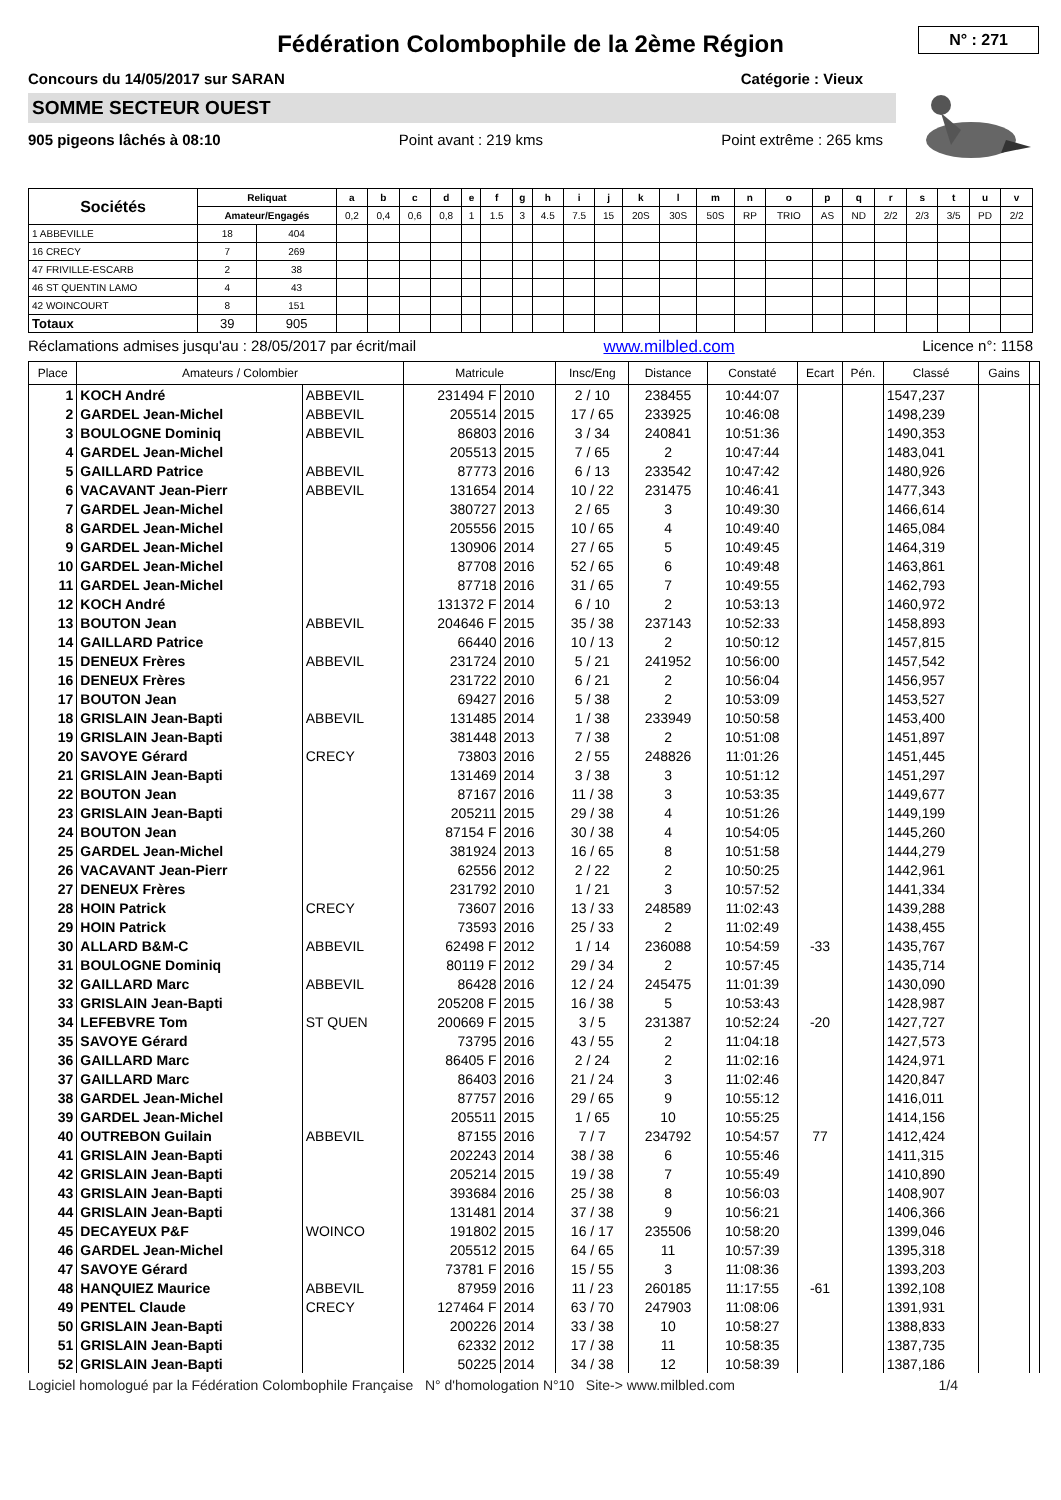Fédération Colombophile de la 2ème Région
N° : 271
Concours du 14/05/2017 sur SARAN Catégorie : Vieux
SOMME SECTEUR OUEST
905 pigeons lâchés à 08:10 Point avant : 219 kms Point extrême : 265 kms
| Sociétés | Reliquat | | a | b | c | d | e | f | g | h | i | j | k | l | m | n | o | p | q | r | s | t | u | v |
| --- | --- | --- | --- | --- | --- | --- | --- | --- | --- | --- | --- | --- | --- | --- | --- | --- | --- | --- | --- | --- | --- | --- | --- | --- |
| | Amateur/Engagés | | 0,2 | 0,4 | 0,6 | 0,8 | 1 | 1.5 | 3 | 4.5 | 7.5 | 15 | 20S | 30S | 50S | RP | TRIO | AS | ND | 2/2 | 2/3 | 3/5 | PD | 2/2 |
| 1 ABBEVILLE | 18 | 404 | | | | | | | | | | | | | | | | | | | | | | |
| 16 CRECY | 7 | 269 | | | | | | | | | | | | | | | | | | | | | | |
| 47 FRIVILLE-ESCARB | 2 | 38 | | | | | | | | | | | | | | | | | | | | | | |
| 46 ST QUENTIN LAMO | 4 | 43 | | | | | | | | | | | | | | | | | | | | | | |
| 42 WOINCOURT | 8 | 151 | | | | | | | | | | | | | | | | | | | | | | |
| Totaux | 39 | 905 | | | | | | | | | | | | | | | | | | | | | | |
Réclamations admises jusqu'au : 28/05/2017 par écrit/mail www.milbled.com Licence n°: 1158
| Place | Amateurs / Colombier | | Matricule | | Insc/Eng | Distance | Constaté | Ecart | Pén. | Classé | Gains | |
| --- | --- | --- | --- | --- | --- | --- | --- | --- | --- | --- | --- | --- |
| 1 | KOCH André | ABBEVIL | 231494 F | 2010 | 2 / 10 | 238455 | 10:44:07 | | | 1547,237 | | |
| 2 | GARDEL Jean-Michel | ABBEVIL | 205514 | 2015 | 17 / 65 | 233925 | 10:46:08 | | | 1498,239 | | |
| 3 | BOULOGNE Dominiq | ABBEVIL | 86803 | 2016 | 3 / 34 | 240841 | 10:51:36 | | | 1490,353 | | |
| 4 | GARDEL Jean-Michel | | 205513 | 2015 | 7 / 65 | 2 | 10:47:44 | | | 1483,041 | | |
| 5 | GAILLARD Patrice | ABBEVIL | 87773 | 2016 | 6 / 13 | 233542 | 10:47:42 | | | 1480,926 | | |
| 6 | VACAVANT Jean-Pierr | ABBEVIL | 131654 | 2014 | 10 / 22 | 231475 | 10:46:41 | | | 1477,343 | | |
| 7 | GARDEL Jean-Michel | | 380727 | 2013 | 2 / 65 | 3 | 10:49:30 | | | 1466,614 | | |
| 8 | GARDEL Jean-Michel | | 205556 | 2015 | 10 / 65 | 4 | 10:49:40 | | | 1465,084 | | |
| 9 | GARDEL Jean-Michel | | 130906 | 2014 | 27 / 65 | 5 | 10:49:45 | | | 1464,319 | | |
| 10 | GARDEL Jean-Michel | | 87708 | 2016 | 52 / 65 | 6 | 10:49:48 | | | 1463,861 | | |
| 11 | GARDEL Jean-Michel | | 87718 | 2016 | 31 / 65 | 7 | 10:49:55 | | | 1462,793 | | |
| 12 | KOCH André | | 131372 F | 2014 | 6 / 10 | 2 | 10:53:13 | | | 1460,972 | | |
| 13 | BOUTON Jean | ABBEVIL | 204646 F | 2015 | 35 / 38 | 237143 | 10:52:33 | | | 1458,893 | | |
| 14 | GAILLARD Patrice | | 66440 | 2016 | 10 / 13 | 2 | 10:50:12 | | | 1457,815 | | |
| 15 | DENEUX Frères | ABBEVIL | 231724 | 2010 | 5 / 21 | 241952 | 10:56:00 | | | 1457,542 | | |
| 16 | DENEUX Frères | | 231722 | 2010 | 6 / 21 | 2 | 10:56:04 | | | 1456,957 | | |
| 17 | BOUTON Jean | | 69427 | 2016 | 5 / 38 | 2 | 10:53:09 | | | 1453,527 | | |
| 18 | GRISLAIN Jean-Bapti | ABBEVIL | 131485 | 2014 | 1 / 38 | 233949 | 10:50:58 | | | 1453,400 | | |
| 19 | GRISLAIN Jean-Bapti | | 381448 | 2013 | 7 / 38 | 2 | 10:51:08 | | | 1451,897 | | |
| 20 | SAVOYE Gérard | CRECY | 73803 | 2016 | 2 / 55 | 248826 | 11:01:26 | | | 1451,445 | | |
| 21 | GRISLAIN Jean-Bapti | | 131469 | 2014 | 3 / 38 | 3 | 10:51:12 | | | 1451,297 | | |
| 22 | BOUTON Jean | | 87167 | 2016 | 11 / 38 | 3 | 10:53:35 | | | 1449,677 | | |
| 23 | GRISLAIN Jean-Bapti | | 205211 | 2015 | 29 / 38 | 4 | 10:51:26 | | | 1449,199 | | |
| 24 | BOUTON Jean | | 87154 F | 2016 | 30 / 38 | 4 | 10:54:05 | | | 1445,260 | | |
| 25 | GARDEL Jean-Michel | | 381924 | 2013 | 16 / 65 | 8 | 10:51:58 | | | 1444,279 | | |
| 26 | VACAVANT Jean-Pierr | | 62556 | 2012 | 2 / 22 | 2 | 10:50:25 | | | 1442,961 | | |
| 27 | DENEUX Frères | | 231792 | 2010 | 1 / 21 | 3 | 10:57:52 | | | 1441,334 | | |
| 28 | HOIN Patrick | CRECY | 73607 | 2016 | 13 / 33 | 248589 | 11:02:43 | | | 1439,288 | | |
| 29 | HOIN Patrick | | 73593 | 2016 | 25 / 33 | 2 | 11:02:49 | | | 1438,455 | | |
| 30 | ALLARD B&M-C | ABBEVIL | 62498 F | 2012 | 1 / 14 | 236088 | 10:54:59 | -33 | | 1435,767 | | |
| 31 | BOULOGNE Dominiq | | 80119 F | 2012 | 29 / 34 | 2 | 10:57:45 | | | 1435,714 | | |
| 32 | GAILLARD Marc | ABBEVIL | 86428 | 2016 | 12 / 24 | 245475 | 11:01:39 | | | 1430,090 | | |
| 33 | GRISLAIN Jean-Bapti | | 205208 F | 2015 | 16 / 38 | 5 | 10:53:43 | | | 1428,987 | | |
| 34 | LEFEBVRE Tom | ST QUEN | 200669 F | 2015 | 3 / 5 | 231387 | 10:52:24 | -20 | | 1427,727 | | |
| 35 | SAVOYE Gérard | | 73795 | 2016 | 43 / 55 | 2 | 11:04:18 | | | 1427,573 | | |
| 36 | GAILLARD Marc | | 86405 F | 2016 | 2 / 24 | 2 | 11:02:16 | | | 1424,971 | | |
| 37 | GAILLARD Marc | | 86403 | 2016 | 21 / 24 | 3 | 11:02:46 | | | 1420,847 | | |
| 38 | GARDEL Jean-Michel | | 87757 | 2016 | 29 / 65 | 9 | 10:55:12 | | | 1416,011 | | |
| 39 | GARDEL Jean-Michel | | 205511 | 2015 | 1 / 65 | 10 | 10:55:25 | | | 1414,156 | | |
| 40 | OUTREBON Guilain | ABBEVIL | 87155 | 2016 | 7 / 7 | 234792 | 10:54:57 | 77 | | 1412,424 | | |
| 41 | GRISLAIN Jean-Bapti | | 202243 | 2014 | 38 / 38 | 6 | 10:55:46 | | | 1411,315 | | |
| 42 | GRISLAIN Jean-Bapti | | 205214 | 2015 | 19 / 38 | 7 | 10:55:49 | | | 1410,890 | | |
| 43 | GRISLAIN Jean-Bapti | | 393684 | 2016 | 25 / 38 | 8 | 10:56:03 | | | 1408,907 | | |
| 44 | GRISLAIN Jean-Bapti | | 131481 | 2014 | 37 / 38 | 9 | 10:56:21 | | | 1406,366 | | |
| 45 | DECAYEUX P&F | WOINCO | 191802 | 2015 | 16 / 17 | 235506 | 10:58:20 | | | 1399,046 | | |
| 46 | GARDEL Jean-Michel | | 205512 | 2015 | 64 / 65 | 11 | 10:57:39 | | | 1395,318 | | |
| 47 | SAVOYE Gérard | | 73781 F | 2016 | 15 / 55 | 3 | 11:08:36 | | | 1393,203 | | |
| 48 | HANQUIEZ Maurice | ABBEVIL | 87959 | 2016 | 11 / 23 | 260185 | 11:17:55 | -61 | | 1392,108 | | |
| 49 | PENTEL Claude | CRECY | 127464 F | 2014 | 63 / 70 | 247903 | 11:08:06 | | | 1391,931 | | |
| 50 | GRISLAIN Jean-Bapti | | 200226 | 2014 | 33 / 38 | 10 | 10:58:27 | | | 1388,833 | | |
| 51 | GRISLAIN Jean-Bapti | | 62332 | 2012 | 17 / 38 | 11 | 10:58:35 | | | 1387,735 | | |
| 52 | GRISLAIN Jean-Bapti | | 50225 | 2014 | 34 / 38 | 12 | 10:58:39 | | | 1387,186 | | |
Logiciel homologué par la Fédération Colombophile Française N° d'homologation N°10 Site-> www.milbled.com 1/4